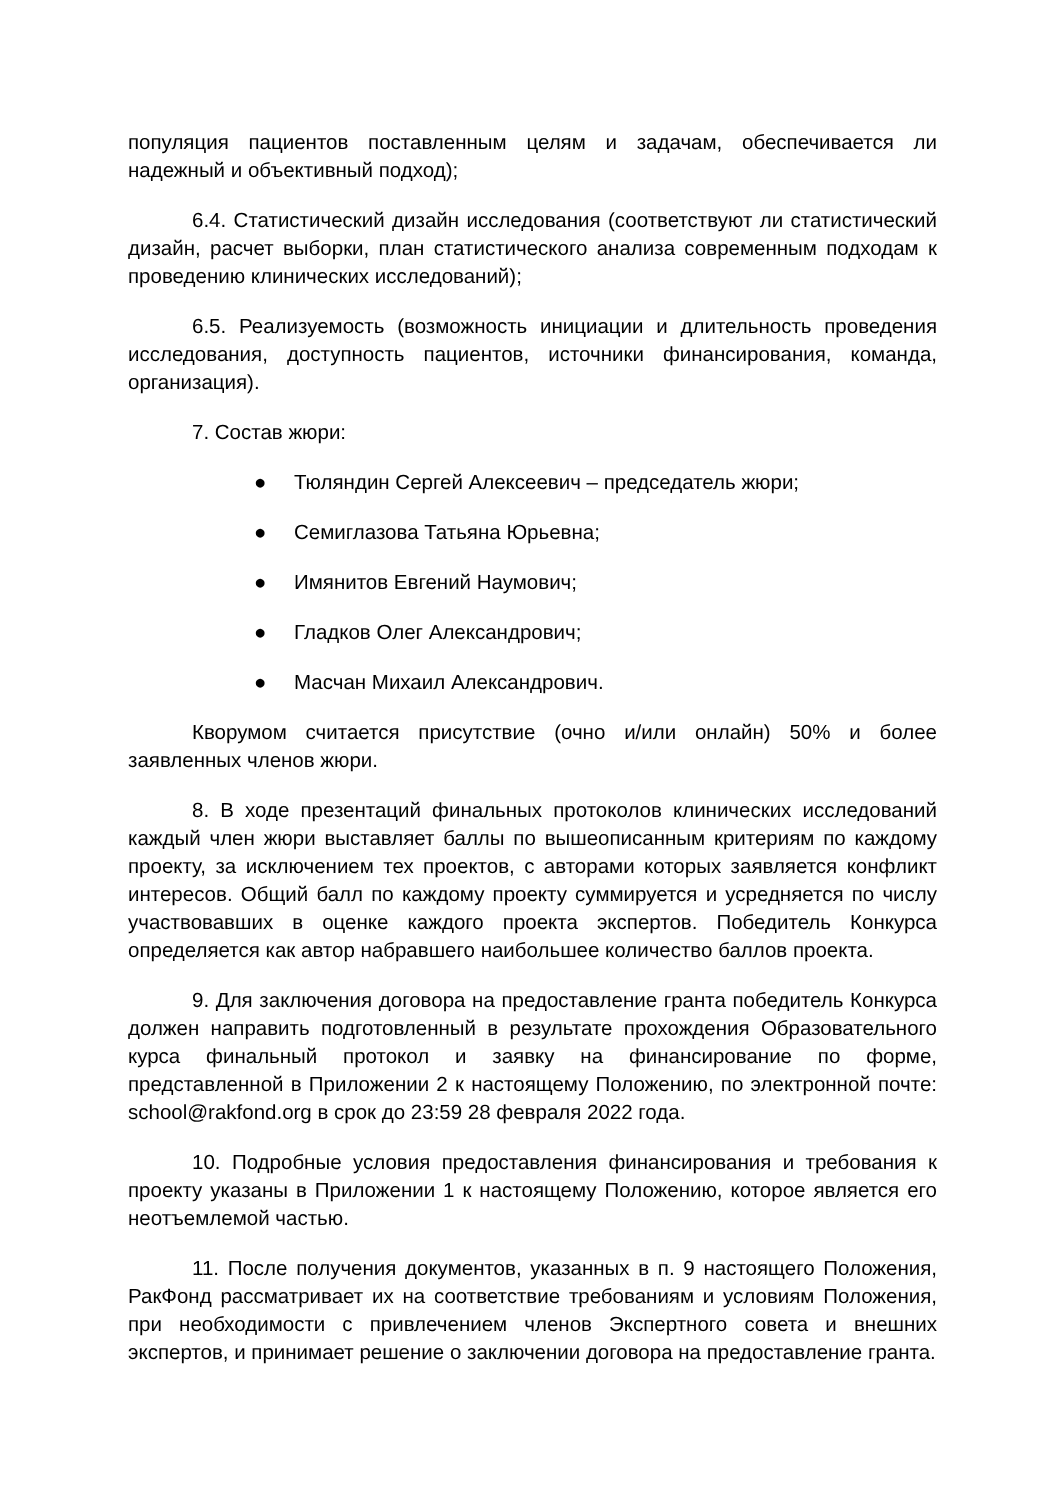популяция пациентов поставленным целям и задачам, обеспечивается ли надежный и объективный подход);
6.4. Статистический дизайн исследования (соответствуют ли статистический дизайн, расчет выборки, план статистического анализа современным подходам к проведению клинических исследований);
6.5. Реализуемость (возможность инициации и длительность проведения исследования, доступность пациентов, источники финансирования, команда, организация).
7. Состав жюри:
● Тюляндин Сергей Алексеевич – председатель жюри;
● Семиглазова Татьяна Юрьевна;
● Имянитов Евгений Наумович;
● Гладков Олег Александрович;
● Масчан Михаил Александрович.
Кворумом считается присутствие (очно и/или онлайн) 50% и более заявленных членов жюри.
8. В ходе презентаций финальных протоколов клинических исследований каждый член жюри выставляет баллы по вышеописанным критериям по каждому проекту, за исключением тех проектов, с авторами которых заявляется конфликт интересов. Общий балл по каждому проекту суммируется и усредняется по числу участвовавших в оценке каждого проекта экспертов. Победитель Конкурса определяется как автор набравшего наибольшее количество баллов проекта.
9. Для заключения договора на предоставление гранта победитель Конкурса должен направить подготовленный в результате прохождения Образовательного курса финальный протокол и заявку на финансирование по форме, представленной в Приложении 2 к настоящему Положению, по электронной почте: school@rakfond.org в срок до 23:59 28 февраля 2022 года.
10. Подробные условия предоставления финансирования и требования к проекту указаны в Приложении 1 к настоящему Положению, которое является его неотъемлемой частью.
11. После получения документов, указанных в п. 9 настоящего Положения, РакФонд рассматривает их на соответствие требованиям и условиям Положения, при необходимости с привлечением членов Экспертного совета и внешних экспертов, и принимает решение о заключении договора на предоставление гранта.